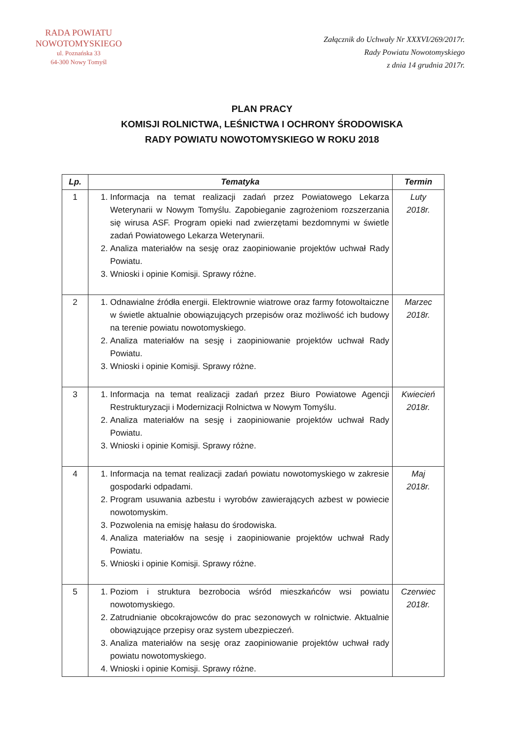RADA POWIATU
NOWOTOMYSKIEGO
ul. Poznańska 33
64-300 Nowy Tomyśl
Załącznik do Uchwały Nr XXXVI/269/2017r.
Rady Powiatu Nowotomyskiego
z dnia 14 grudnia 2017r.
PLAN PRACY
KOMISJI ROLNICTWA, LEŚNICTWA I OCHRONY ŚRODOWISKA
RADY POWIATU NOWOTOMYSKIEGO W ROKU 2018
| Lp. | Tematyka | Termin |
| --- | --- | --- |
| 1 | 1. Informacja na temat realizacji zadań przez Powiatowego Lekarza Weterynarii w Nowym Tomyślu. Zapobieganie zagrożeniom rozszerzania się wirusa ASF. Program opieki nad zwierzętami bezdomnymi w świetle zadań Powiatowego Lekarza Weterynarii. 2. Analiza materiałów na sesję oraz zaopiniowanie projektów uchwał Rady Powiatu. 3. Wnioski i opinie Komisji. Sprawy różne. | Luty 2018r. |
| 2 | 1. Odnawialne źródła energii. Elektrownie wiatrowe oraz farmy fotowoltaiczne w świetle aktualnie obowiązujących przepisów oraz możliwość ich budowy na terenie powiatu nowotomyskiego. 2. Analiza materiałów na sesję i zaopiniowanie projektów uchwał Rady Powiatu. 3. Wnioski i opinie Komisji. Sprawy różne. | Marzec 2018r. |
| 3 | 1. Informacja na temat realizacji zadań przez Biuro Powiatowe Agencji Restrukturyzacji i Modernizacji Rolnictwa w Nowym Tomyślu. 2. Analiza materiałów na sesję i zaopiniowanie projektów uchwał Rady Powiatu. 3. Wnioski i opinie Komisji. Sprawy różne. | Kwiecień 2018r. |
| 4 | 1. Informacja na temat realizacji zadań powiatu nowotomyskiego w zakresie gospodarki odpadami. 2. Program usuwania azbestu i wyrobów zawierających azbest w powiecie nowotomyskim. 3. Pozwolenia na emisję hałasu do środowiska. 4. Analiza materiałów na sesję i zaopiniowanie projektów uchwał Rady Powiatu. 5. Wnioski i opinie Komisji. Sprawy różne. | Maj 2018r. |
| 5 | 1. Poziom i struktura bezrobocia wśród mieszkańców wsi powiatu nowotomyskiego. 2. Zatrudnianie obcokrajowców do prac sezonowych w rolnictwie. Aktualnie obowiązujące przepisy oraz system ubezpieczeń. 3. Analiza materiałów na sesję oraz zaopiniowanie projektów uchwał rady powiatu nowotomyskiego. 4. Wnioski i opinie Komisji. Sprawy różne. | Czerwiec 2018r. |